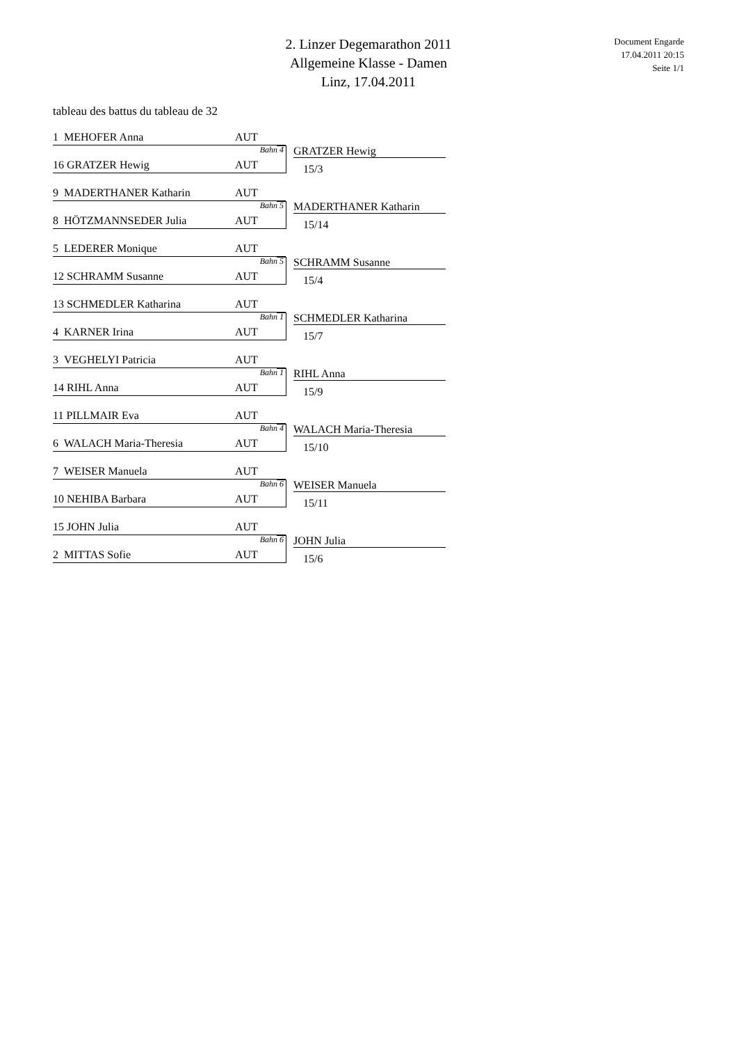2. Linzer Degemarathon 2011
Allgemeine Klasse - Damen
Linz, 17.04.2011
Document Engarde
17.04.2011 20:15
Seite 1/1
tableau des battus du tableau de 32
1 MEHOFER Anna AUT
Bahn 4 GRATZER Hewig
16 GRATZER Hewig AUT 15/3
9 MADERTHANER Katharin AUT
Bahn 5 MADERTHANER Katharin
8 HÖTZMANNSEDER Julia AUT 15/14
5 LEDERER Monique AUT
Bahn 5 SCHRAMM Susanne
12 SCHRAMM Susanne AUT 15/4
13 SCHMEDLER Katharina AUT
Bahn 1 SCHMEDLER Katharina
4 KARNER Irina AUT 15/7
3 VEGHELYI Patricia AUT
Bahn 1 RIHL Anna
14 RIHL Anna AUT 15/9
11 PILLMAIR Eva AUT
Bahn 4 WALACH Maria-Theresia
6 WALACH Maria-Theresia AUT 15/10
7 WEISER Manuela AUT
Bahn 6 WEISER Manuela
10 NEHIBA Barbara AUT 15/11
15 JOHN Julia AUT
Bahn 6 JOHN Julia
2 MITTAS Sofie AUT 15/6